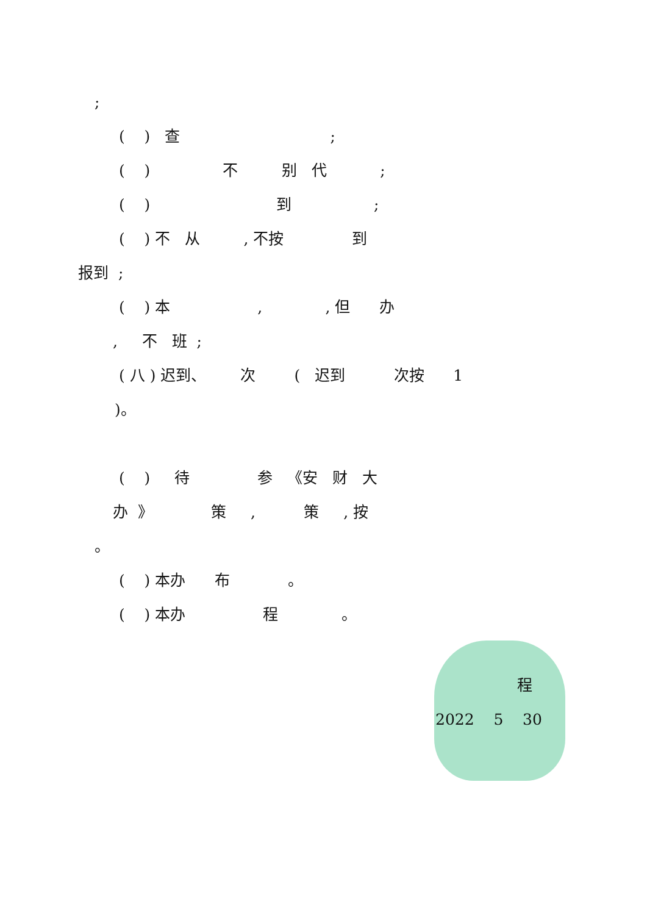;
( ) 查 ;
( ) 不 别 代 ;
( ) 到 ;
( ) 不 从 , 不按 到
报到 ;
( ) 本 , , 但 办
, 不 班 ;
( 八 ) 迟到、 次 ( 迟到 次按 1
)。
( ) 待 参 《安 财 大
办 》 策 , 策 , 按
。
( ) 本办 布 。
( ) 本办 程 。
程
2022 5 30